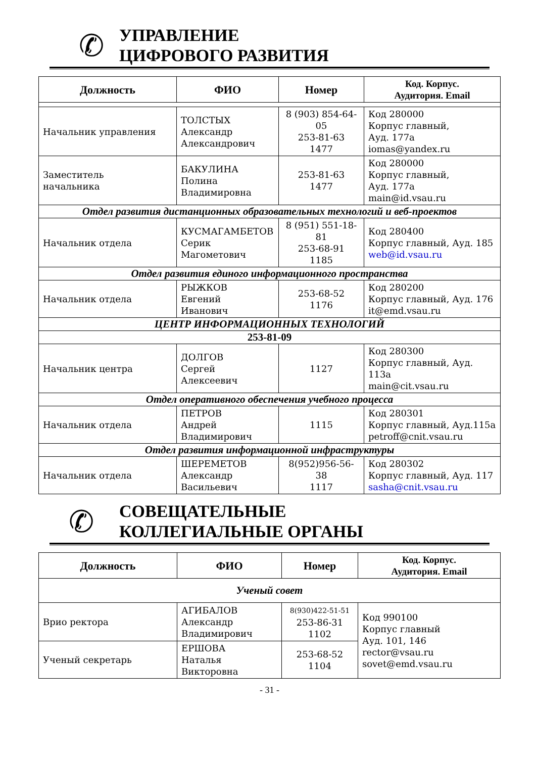✆
УПРАВЛЕНИЕ
ЦИФРОВОГО РАЗВИТИЯ
| Должность | ФИО | Номер | Код. Корпус. Аудитория. Email |
| --- | --- | --- | --- |
| Начальник управления | ТОЛСТЫХ Александр Александрович | 8 (903) 854-64-05 253-81-63 1477 | Код 280000 Корпус главный, Ауд. 177а iomas@yandex.ru |
| Заместитель начальника | БАКУЛИНА Полина Владимировна | 253-81-63 1477 | Код 280000 Корпус главный, Ауд. 177а main@id.vsau.ru |
| Отдел развития дистанционных образовательных технологий и веб-проектов | | | |
| Начальник отдела | КУСМАГАМБЕТОВ Серик Магометович | 8 (951) 551-18-81 253-68-91 1185 | Код 280400 Корпус главный, Ауд. 185 web@id.vsau.ru |
| Отдел развития единого информационного пространства | | | |
| Начальник отдела | РЫЖКОВ Евгений Иванович | 253-68-52 1176 | Код 280200 Корпус главный, Ауд. 176 it@emd.vsau.ru |
| ЦЕНТР ИНФОРМАЦИОННЫХ ТЕХНОЛОГИЙ | | | |
| 253-81-09 | | | |
| Начальник центра | ДОЛГОВ Сергей Алексеевич | 1127 | Код 280300 Корпус главный, Ауд. 113а main@cit.vsau.ru |
| Отдел оперативного обеспечения учебного процесса | | | |
| Начальник отдела | ПЕТРОВ Андрей Владимирович | 1115 | Код 280301 Корпус главный, Ауд.115а petroff@cnit.vsau.ru |
| Отдел развития информационной инфраструктуры | | | |
| Начальник отдела | ШЕРЕМЕТОВ Александр Васильевич | 8(952)956-56-38 1117 | Код 280302 Корпус главный, Ауд. 117 sasha@cnit.vsau.ru |
✆
СОВЕЩАТЕЛЬНЫЕ
КОЛЛЕГИАЛЬНЫЕ ОРГАНЫ
| Должность | ФИО | Номер | Код. Корпус. Аудитория. Email |
| --- | --- | --- | --- |
| Ученый совет | | | |
| Врио ректора | АГИБАЛОВ Александр Владимирович | 8(930)422-51-51 253-86-31 1102 | Код 990100 Корпус главный Ауд. 101, 146 rector@vsau.ru sovet@emd.vsau.ru |
| Ученый секретарь | ЕРШОВА Наталья Викторовна | 253-68-52 1104 | |
- 31 -